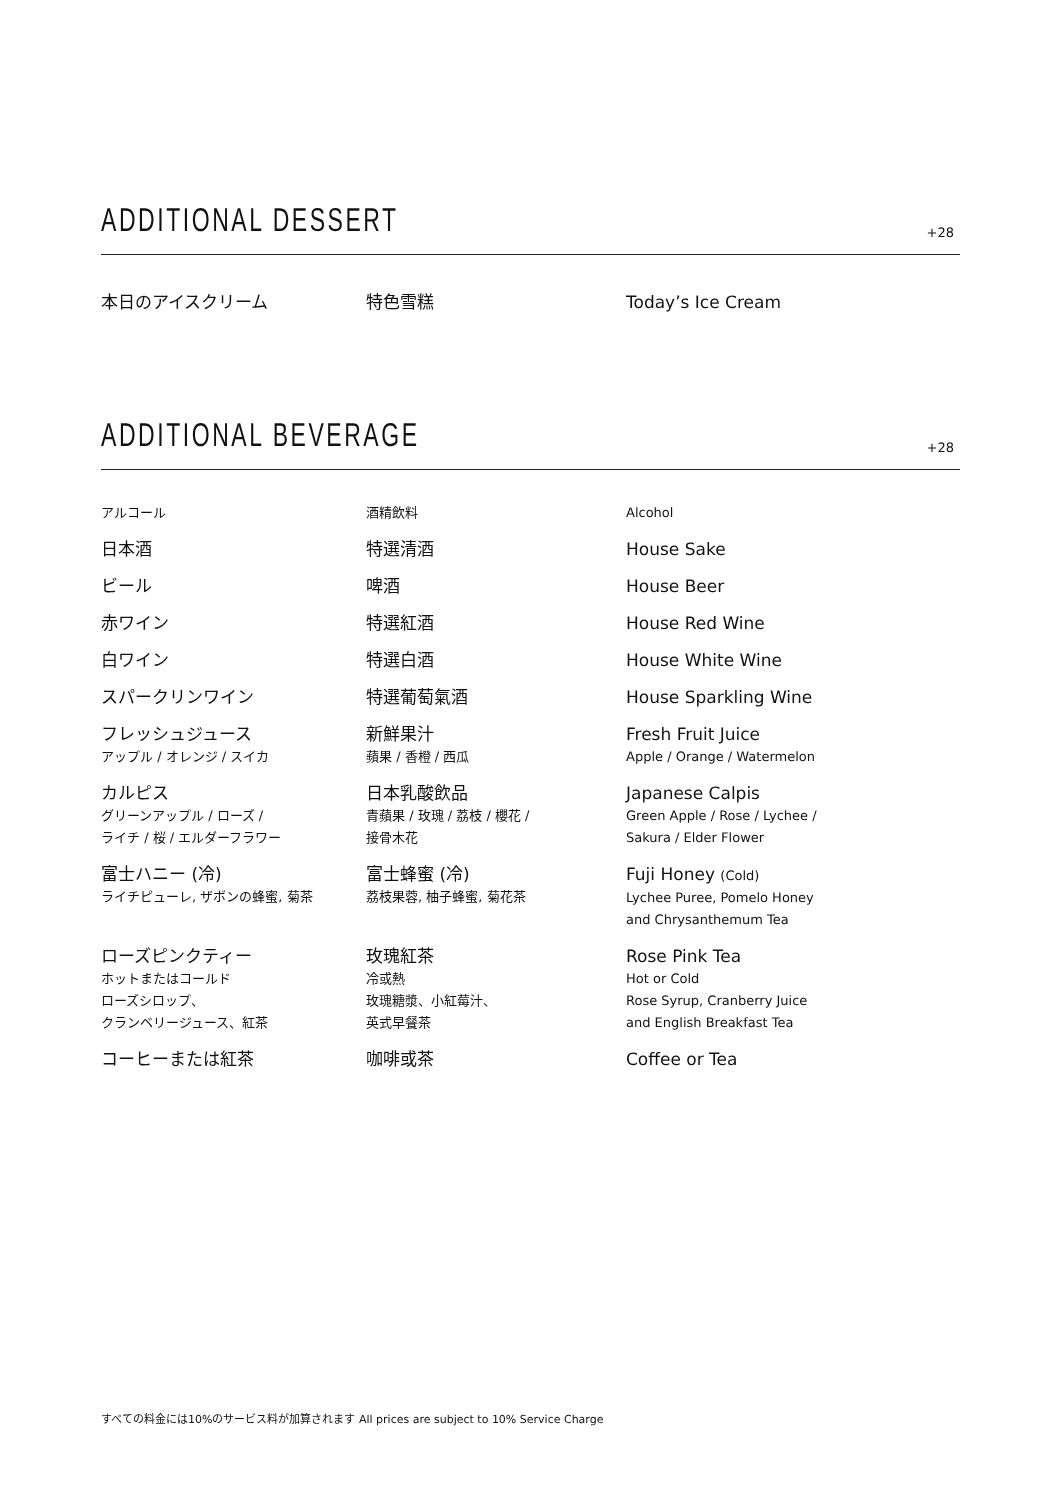ADDITIONAL DESSERT
+28
| 本日のアイスクリーム | 特色雪糕 | Today’s Ice Cream |
ADDITIONAL BEVERAGE
+28
| アルコール | 酒精飲料 | Alcohol |
| 日本酒 | 特選清酒 | House Sake |
| ビール | 啤酒 | House Beer |
| 赤ワイン | 特選紅酒 | House Red Wine |
| 白ワイン | 特選白酒 | House White Wine |
| スパークリンワイン | 特選葡萄氣酒 | House Sparkling Wine |
| フレッシュジュース アップル / オレンジ / スイカ | 新鮮果汁 蘋果 / 香橙 / 西瓜 | Fresh Fruit Juice Apple / Orange / Watermelon |
| カルピス グリーンアップル / ローズ / ライチ / 桜 / エルダーフラワー | 日本乳酸飲品 青蘋果 / 玫瑰 / 荔枝 / 櫻花 / 接骨木花 | Japanese Calpis Green Apple / Rose / Lychee / Sakura / Elder Flower |
| 富士ハニー (冷) ライチピューレ, ザボンの蜂蜜, 菊茶 | 富士蜂蜜 (冷) 荔枝果蓉, 柚子蜂蜜, 菊花茶 | Fuji Honey (Cold) Lychee Puree, Pomelo Honey and Chrysanthemum Tea |
| ローズピンクティー ホットまたはコールド ローズシロップ、 クランベリージュース、紅茶 | 玫瑰紅茶 冷或熱 玫瑰糖漿、小紅莓汁、 英式早餐茶 | Rose Pink Tea Hot or Cold Rose Syrup, Cranberry Juice and English Breakfast Tea |
| コーヒーまたは紅茶 | 咖啡或茶 | Coffee or Tea |
すべての料金には10%のサービス料が加算されます All prices are subject to 10% Service Charge